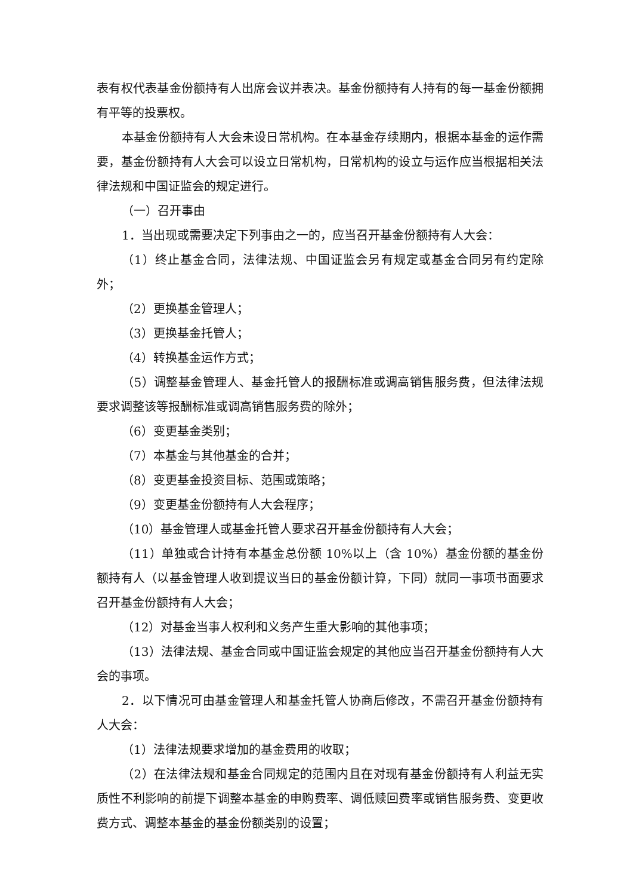表有权代表基金份额持有人出席会议并表决。基金份额持有人持有的每一基金份额拥有平等的投票权。
本基金份额持有人大会未设日常机构。在本基金存续期内，根据本基金的运作需要，基金份额持有人大会可以设立日常机构，日常机构的设立与运作应当根据相关法律法规和中国证监会的规定进行。
（一）召开事由
1．当出现或需要决定下列事由之一的，应当召开基金份额持有人大会：
（1）终止基金合同，法律法规、中国证监会另有规定或基金合同另有约定除外；
（2）更换基金管理人；
（3）更换基金托管人；
（4）转换基金运作方式；
（5）调整基金管理人、基金托管人的报酬标准或调高销售服务费，但法律法规要求调整该等报酬标准或调高销售服务费的除外；
（6）变更基金类别；
（7）本基金与其他基金的合并；
（8）变更基金投资目标、范围或策略；
（9）变更基金份额持有人大会程序；
（10）基金管理人或基金托管人要求召开基金份额持有人大会；
（11）单独或合计持有本基金总份额 10%以上（含 10%）基金份额的基金份额持有人（以基金管理人收到提议当日的基金份额计算，下同）就同一事项书面要求召开基金份额持有人大会；
（12）对基金当事人权利和义务产生重大影响的其他事项；
（13）法律法规、基金合同或中国证监会规定的其他应当召开基金份额持有人大会的事项。
2．以下情况可由基金管理人和基金托管人协商后修改，不需召开基金份额持有人大会：
（1）法律法规要求增加的基金费用的收取；
（2）在法律法规和基金合同规定的范围内且在对现有基金份额持有人利益无实质性不利影响的前提下调整本基金的申购费率、调低赎回费率或销售服务费、变更收费方式、调整本基金的基金份额类别的设置；